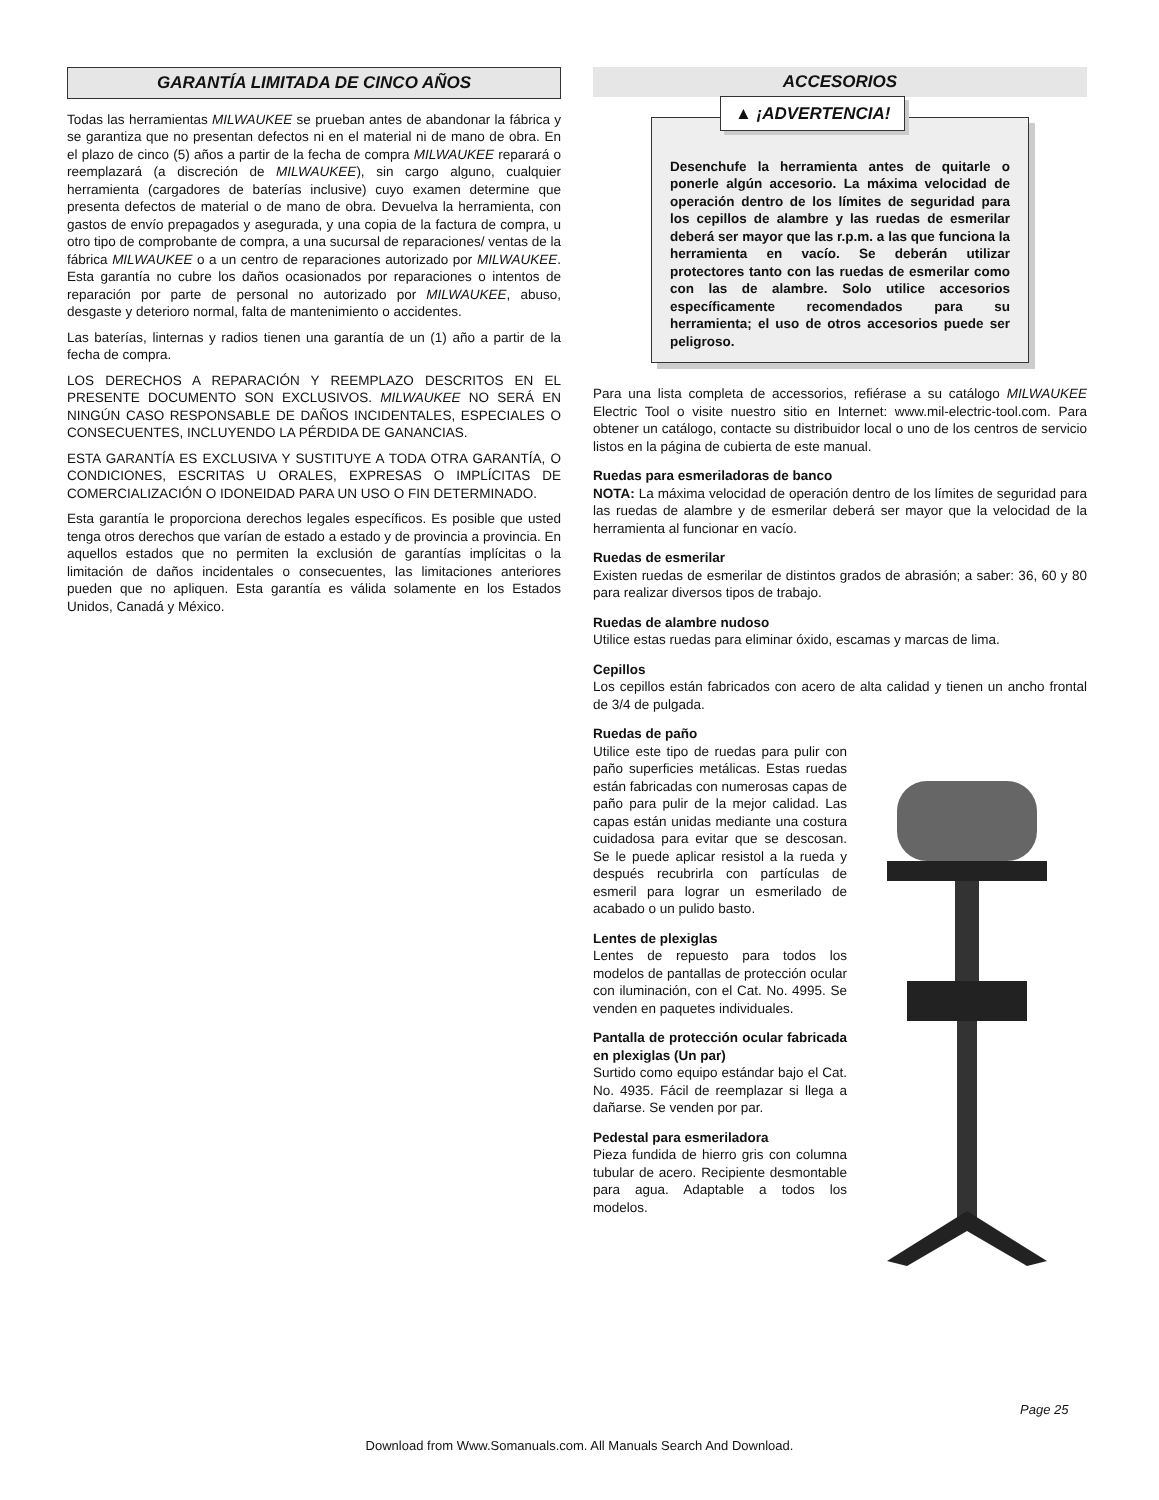GARANTÍA LIMITADA DE CINCO AÑOS
Todas las herramientas MILWAUKEE se prueban antes de abandonar la fábrica y se garantiza que no presentan defectos ni en el material ni de mano de obra. En el plazo de cinco (5) años a partir de la fecha de compra MILWAUKEE reparará o reemplazará (a discreción de MILWAUKEE), sin cargo alguno, cualquier herramienta (cargadores de baterías inclusive) cuyo examen determine que presenta defectos de material o de mano de obra. Devuelva la herramienta, con gastos de envío prepagados y asegurada, y una copia de la factura de compra, u otro tipo de comprobante de compra, a una sucursal de reparaciones/ ventas de la fábrica MILWAUKEE o a un centro de reparaciones autorizado por MILWAUKEE. Esta garantía no cubre los daños ocasionados por reparaciones o intentos de reparación por parte de personal no autorizado por MILWAUKEE, abuso, desgaste y deterioro normal, falta de mantenimiento o accidentes.
Las baterías, linternas y radios tienen una garantía de un (1) año a partir de la fecha de compra.
LOS DERECHOS A REPARACIÓN Y REEMPLAZO DESCRITOS EN EL PRESENTE DOCUMENTO SON EXCLUSIVOS. MILWAUKEE NO SERÁ EN NINGÚN CASO RESPONSABLE DE DAÑOS INCIDENTALES, ESPECIALES O CONSECUENTES, INCLUYENDO LA PÉRDIDA DE GANANCIAS.
ESTA GARANTÍA ES EXCLUSIVA Y SUSTITUYE A TODA OTRA GARANTÍA, O CONDICIONES, ESCRITAS U ORALES, EXPRESAS O IMPLÍCITAS DE COMERCIALIZACIÓN O IDONEIDAD PARA UN USO O FIN DETERMINADO.
Esta garantía le proporciona derechos legales específicos. Es posible que usted tenga otros derechos que varían de estado a estado y de provincia a provincia. En aquellos estados que no permiten la exclusión de garantías implícitas o la limitación de daños incidentales o consecuentes, las limitaciones anteriores pueden que no apliquen. Esta garantía es válida solamente en los Estados Unidos, Canadá y México.
ACCESORIOS
▲ ¡ADVERTENCIA!
Desenchufe la herramienta antes de quitarle o ponerle algún accesorio. La máxima velocidad de operación dentro de los límites de seguridad para los cepillos de alambre y las ruedas de esmerilar deberá ser mayor que las r.p.m. a las que funciona la herramienta en vacío. Se deberán utilizar protectores tanto con las ruedas de esmerilar como con las de alambre. Solo utilice accesorios específicamente recomendados para su herramienta; el uso de otros accesorios puede ser peligroso.
Para una lista completa de accessorios, refiérase a su catálogo MILWAUKEE Electric Tool o visite nuestro sitio en Internet: www.mil-electric-tool.com. Para obtener un catálogo, contacte su distribuidor local o uno de los centros de servicio listos en la página de cubierta de este manual.
Ruedas para esmeriladoras de banco
NOTA: La máxima velocidad de operación dentro de los límites de seguridad para las ruedas de alambre y de esmerilar deberá ser mayor que la velocidad de la herramienta al funcionar en vacío.
Ruedas de esmerilar
Existen ruedas de esmerilar de distintos grados de abrasión; a saber: 36, 60 y 80 para realizar diversos tipos de trabajo.
Ruedas de alambre nudoso
Utilice estas ruedas para eliminar óxido, escamas y marcas de lima.
Cepillos
Los cepillos están fabricados con acero de alta calidad y tienen un ancho frontal de 3/4 de pulgada.
Ruedas de paño
Utilice este tipo de ruedas para pulir con paño superficies metálicas. Estas ruedas están fabricadas con numerosas capas de paño para pulir de la mejor calidad. Las capas están unidas mediante una costura cuidadosa para evitar que se descosan. Se le puede aplicar resistol a la rueda y después recubrirla con partículas de esmeril para lograr un esmerilado de acabado o un pulido basto.
Lentes de plexiglas
Lentes de repuesto para todos los modelos de pantallas de protección ocular con iluminación, con el Cat. No. 4995. Se venden en paquetes individuales.
Pantalla de protección ocular fabricada en plexiglas (Un par)
Surtido como equipo estándar bajo el Cat. No. 4935. Fácil de reemplazar si llega a dañarse. Se venden por par.
Pedestal para esmeriladora
Pieza fundida de hierro gris con columna tubular de acero. Recipiente desmontable para agua. Adaptable a todos los modelos.
Page 25
Download from Www.Somanuals.com. All Manuals Search And Download.